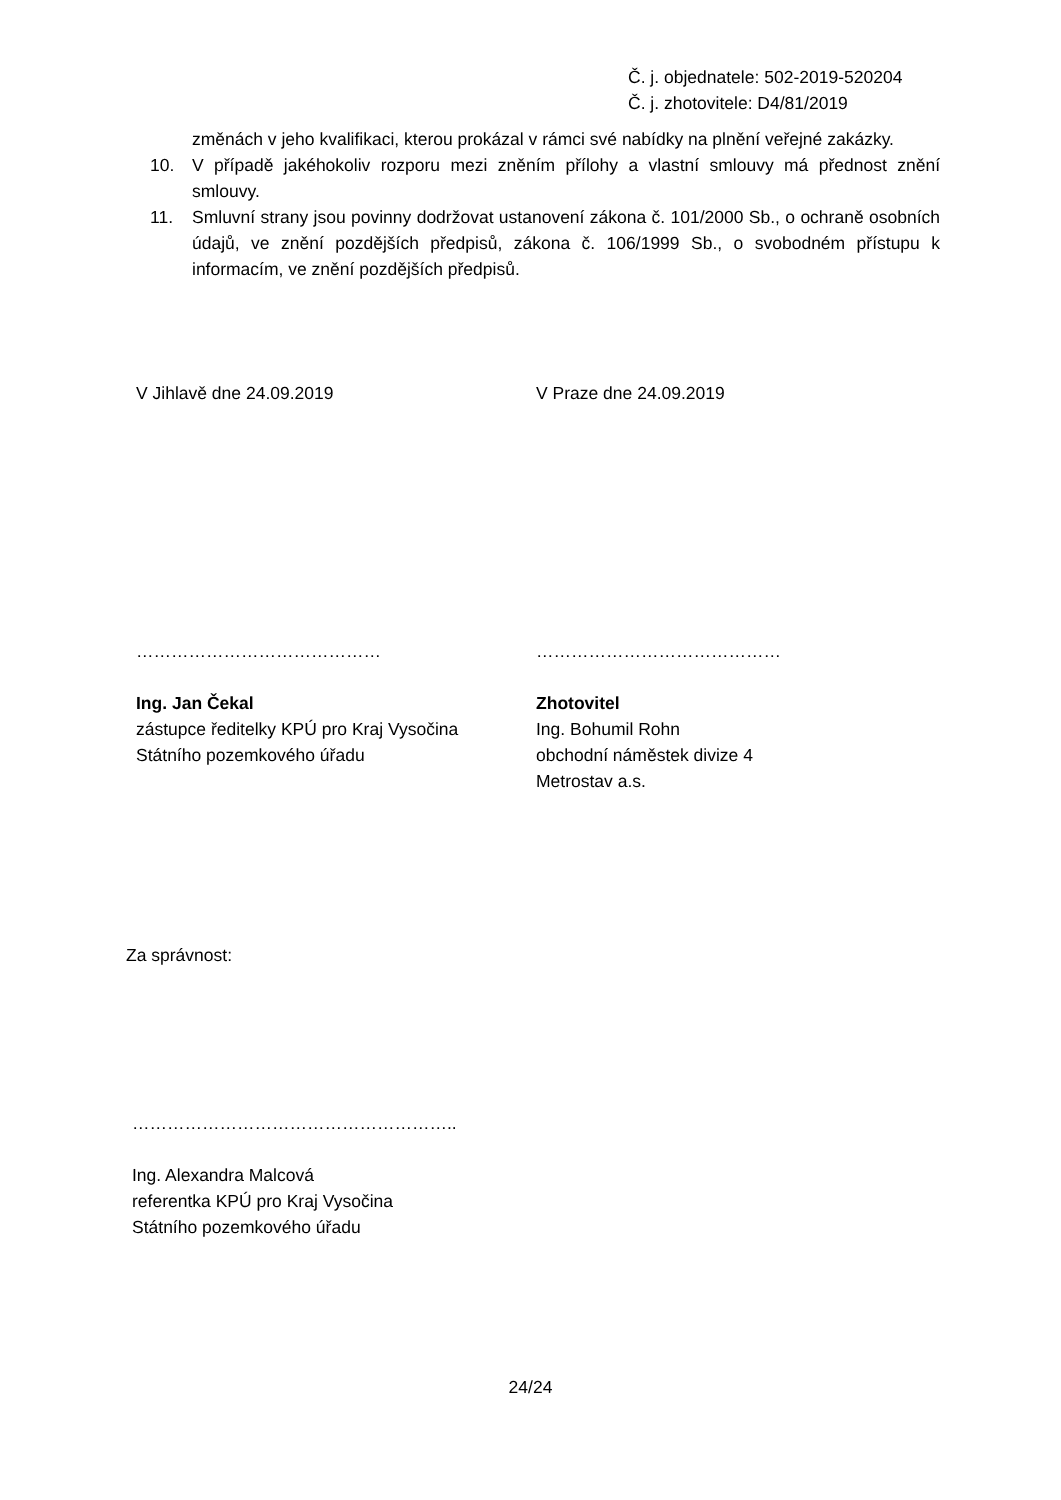Č. j. objednatele: 502-2019-520204
Č. j. zhotovitele: D4/81/2019
změnách v jeho kvalifikaci, kterou prokázal v rámci své nabídky na plnění veřejné zakázky.
10. V případě jakéhokoliv rozporu mezi zněním přílohy a vlastní smlouvy má přednost znění smlouvy.
11. Smluvní strany jsou povinny dodržovat ustanovení zákona č. 101/2000 Sb., o ochraně osobních údajů, ve znění pozdějších předpisů, zákona č. 106/1999 Sb., o svobodném přístupu k informacím, ve znění pozdějších předpisů.
V Jihlavě dne 24.09.2019
……………………………………
Ing. Jan Čekal
zástupce ředitelky KPÚ pro Kraj Vysočina
Státního pozemkového úřadu
V Praze dne 24.09.2019
……………………………………
Zhotovitel
Ing. Bohumil Rohn
obchodní náměstek divize 4
Metrostav a.s.
Za správnost:
………………………………………………..
Ing. Alexandra Malcová
referentka KPÚ pro Kraj Vysočina
Státního pozemkového úřadu
24/24